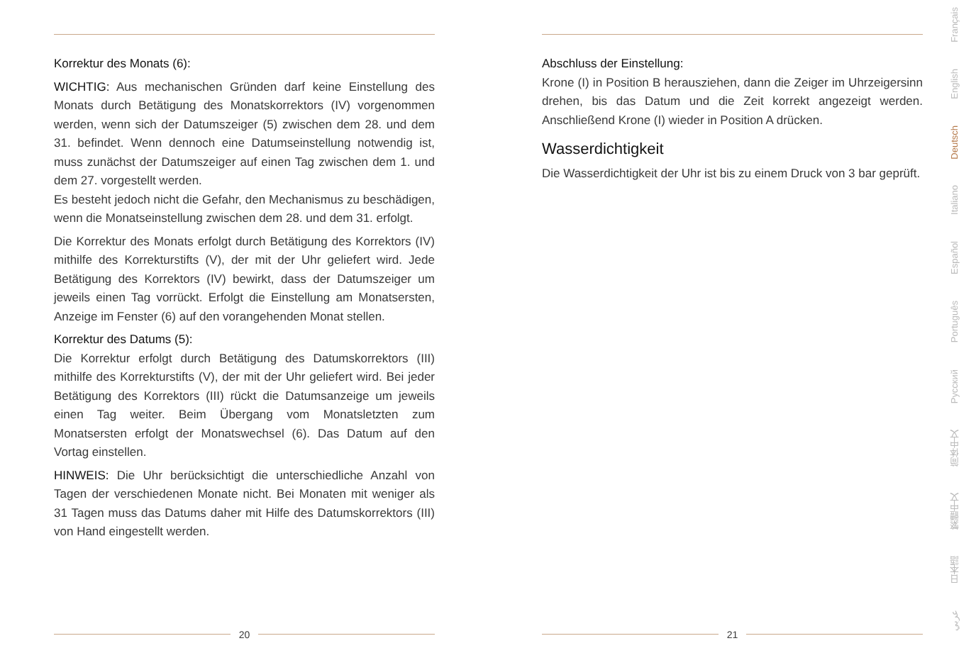Korrektur des Monats (6):
WICHTIG: Aus mechanischen Gründen darf keine Einstellung des Monats durch Betätigung des Monatskorrektors (IV) vorgenommen werden, wenn sich der Datumszeiger (5) zwischen dem 28. und dem 31. befindet. Wenn dennoch eine Datumseinstellung notwendig ist, muss zunächst der Datumszeiger auf einen Tag zwischen dem 1. und dem 27. vorgestellt werden.
Es besteht jedoch nicht die Gefahr, den Mechanismus zu beschädigen, wenn die Monatseinstellung zwischen dem 28. und dem 31. erfolgt.
Die Korrektur des Monats erfolgt durch Betätigung des Korrektors (IV) mithilfe des Korrekturstifts (V), der mit der Uhr geliefert wird. Jede Betätigung des Korrektors (IV) bewirkt, dass der Datumszeiger um jeweils einen Tag vorrückt. Erfolgt die Einstellung am Monatsersten, Anzeige im Fenster (6) auf den vorangehenden Monat stellen.
Korrektur des Datums (5):
Die Korrektur erfolgt durch Betätigung des Datumskorrektors (III) mithilfe des Korrekturstifts (V), der mit der Uhr geliefert wird. Bei jeder Betätigung des Korrektors (III) rückt die Datumsanzeige um jeweils einen Tag weiter. Beim Übergang vom Monatsletzten zum Monatsersten erfolgt der Monatswechsel (6). Das Datum auf den Vortag einstellen.
HINWEIS: Die Uhr berücksichtigt die unterschiedliche Anzahl von Tagen der verschiedenen Monate nicht. Bei Monaten mit weniger als 31 Tagen muss das Datums daher mit Hilfe des Datumskorrektors (III) von Hand eingestellt werden.
20
Abschluss der Einstellung:
Krone (I) in Position B herausziehen, dann die Zeiger im Uhrzeigersinn drehen, bis das Datum und die Zeit korrekt angezeigt werden. Anschließend Krone (I) wieder in Position A drücken.
Wasserdichtigkeit
Die Wasserdichtigkeit der Uhr ist bis zu einem Druck von 3 bar geprüft.
21
Français
English
Deutsch
Italiano
Español
Português
Русский
简体中文
繁體中文
日本語
عربي